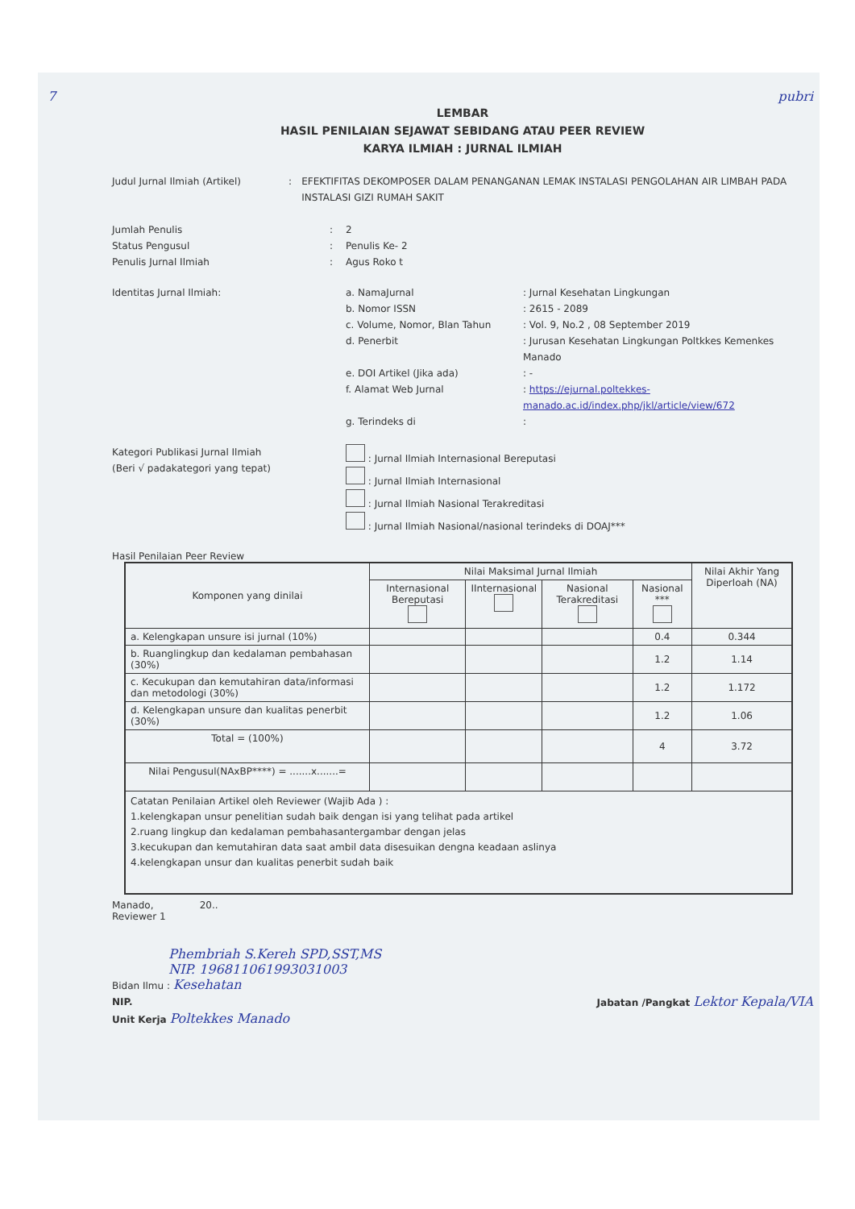7 pubri
LEMBAR
HASIL PENILAIAN SEJAWAT SEBIDANG ATAU PEER REVIEW
KARYA ILMIAH : JURNAL ILMIAH
Judul Jurnal Ilmiah (Artikel) : EFEKTIFITAS DEKOMPOSER DALAM PENANGANAN LEMAK INSTALASI PENGOLAHAN AIR LIMBAH PADA INSTALASI GIZI RUMAH SAKIT
Jumlah Penulis : 2
Status Pengusul : Penulis Ke- 2
Penulis Jurnal Ilmiah : Agus Roko t
Identitas Jurnal Ilmiah:
a. NamaJurnal : Jurnal Kesehatan Lingkungan
b. Nomor ISSN : 2615 - 2089
c. Volume, Nomor, Blan Tahun : Vol. 9, No.2 , 08 September 2019
d. Penerbit : Jurusan Kesehatan Lingkungan Poltkkes Kemenkes Manado
e. DOI Artikel (Jika ada) : -
f. Alamat Web Jurnal : https://ejurnal.poltekkes-manado.ac.id/index.php/jkl/article/view/672
g. Terindeks di :
Kategori Publikasi Jurnal Ilmiah
(Beri √ padakategori yang tepat)
: Jurnal Ilmiah Internasional Bereputasi
: Jurnal Ilmiah Internasional
: Jurnal Ilmiah Nasional Terakreditasi
: Jurnal Ilmiah Nasional/nasional terindeks di DOAJ***
Hasil Penilaian Peer Review
| Komponen yang dinilai | Nilai Maksimal Jurnal Ilmiah | | | | Nilai Akhir Yang Diperloah (NA) |
| --- | --- | --- | --- | --- | --- |
| | Internasional Bereputasi | IInternasional | Nasional Terakreditasi | Nasional *** | |
| a. Kelengkapan unsure isi jurnal (10%) | | | | 0.4 | 0.344 |
| b. Ruanglingkup dan kedalaman pembahasan (30%) | | | | 1.2 | 1.14 |
| c. Kecukupan dan kemutahiran data/informasi dan metodologi (30%) | | | | 1.2 | 1.172 |
| d. Kelengkapan unsure dan kualitas penerbit (30%) | | | | 1.2 | 1.06 |
| Total = (100%) | | | | 4 | 3.72 |
| Nilai Pengusul(NAxBP****) = .......x.......= | | | | | |
| Catatan Penilaian Artikel oleh Reviewer (Wajib Ada ) : 1.kelengkapan unsur penelitian sudah baik dengan isi yang telihat pada artikel 2.ruang lingkup dan kedalaman pembahasantergambar dengan jelas 3.kecukupan dan kemutahiran data saat ambil data disesuikan dengna keadaan aslinya 4.kelengkapan unsur dan kualitas penerbit sudah baik | | | | | |
Manado, 20..
Reviewer 1
Phembriah S.Kereh SPD,SST,MS
NIP. 196811061993031003
Bidan Ilmu : Kesehatan
NIP. Jabatan /Pangkat Lektor Kepala/VIA
Unit Kerja Poltekkes Manado